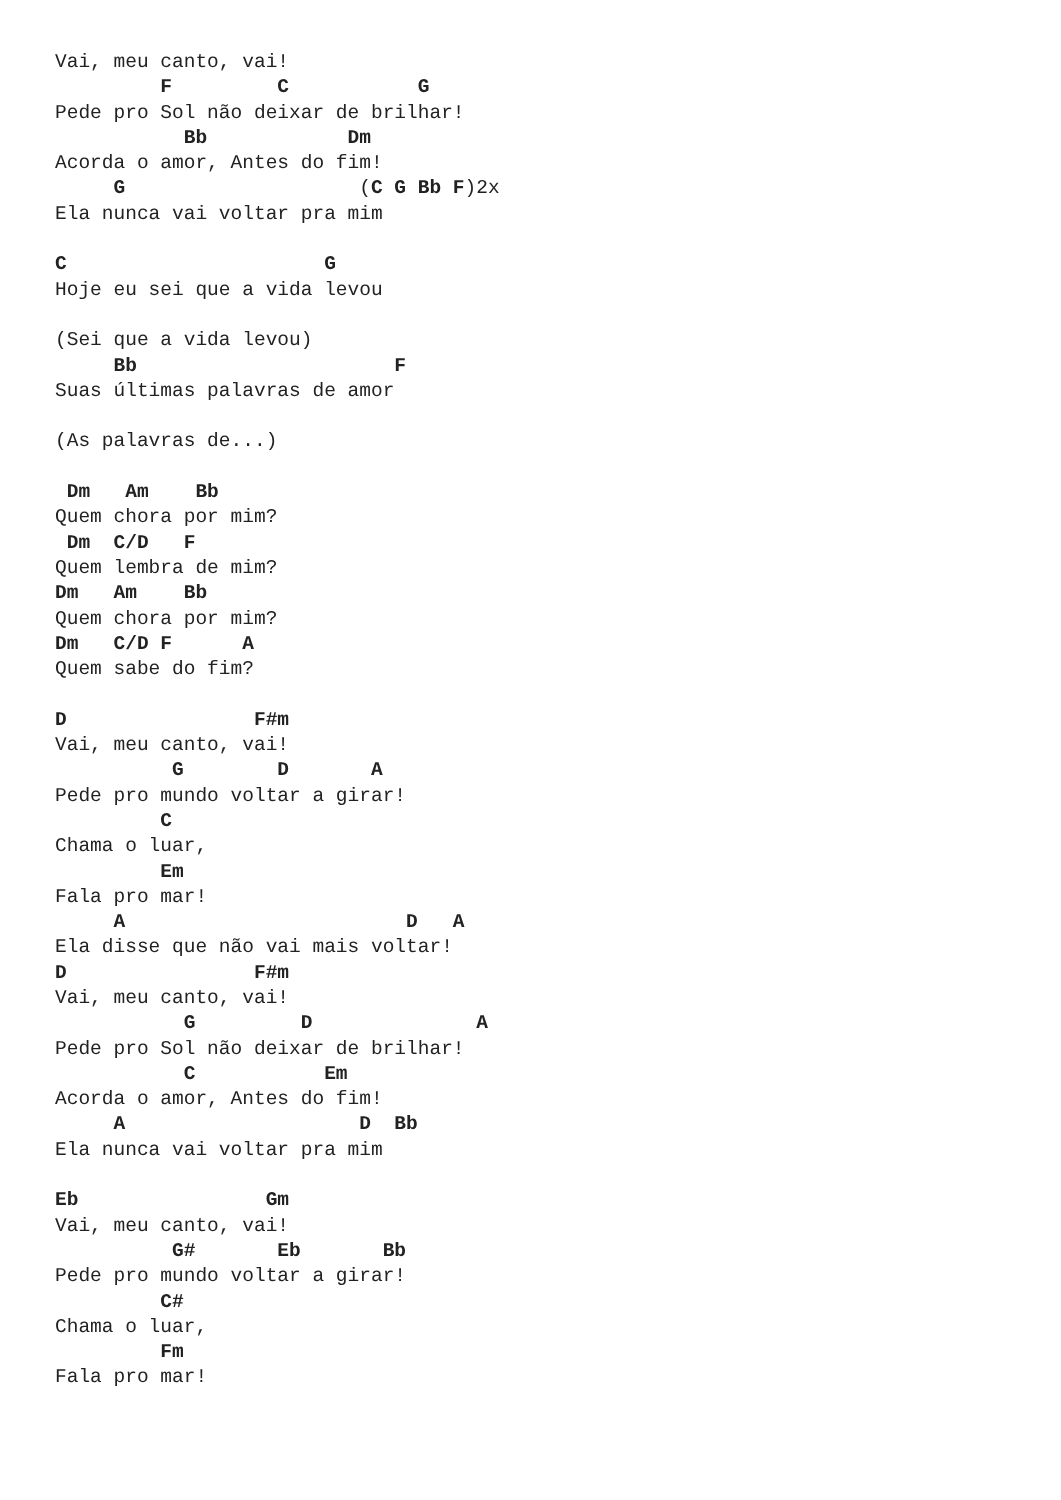Vai, meu canto, vai!
         F         C           G
Pede pro Sol não deixar de brilhar!
           Bb            Dm
Acorda o amor, Antes do fim!
     G                    (C G Bb F)2x
Ela nunca vai voltar pra mim

C                      G
Hoje eu sei que a vida levou

(Sei que a vida levou)
     Bb                      F
Suas últimas palavras de amor

(As palavras de...)

 Dm   Am    Bb
Quem chora por mim?
 Dm  C/D   F
Quem lembra de mim?
Dm   Am    Bb
Quem chora por mim?
Dm   C/D F      A
Quem sabe do fim?

D                F#m
Vai, meu canto, vai!
          G        D       A
Pede pro mundo voltar a girar!
         C
Chama o luar,
         Em
Fala pro mar!
     A                        D   A
Ela disse que não vai mais voltar!
D                F#m
Vai, meu canto, vai!
           G         D              A
Pede pro Sol não deixar de brilhar!
           C           Em
Acorda o amor, Antes do fim!
     A                    D  Bb
Ela nunca vai voltar pra mim

Eb                Gm
Vai, meu canto, vai!
          G#       Eb       Bb
Pede pro mundo voltar a girar!
         C#
Chama o luar,
         Fm
Fala pro mar!